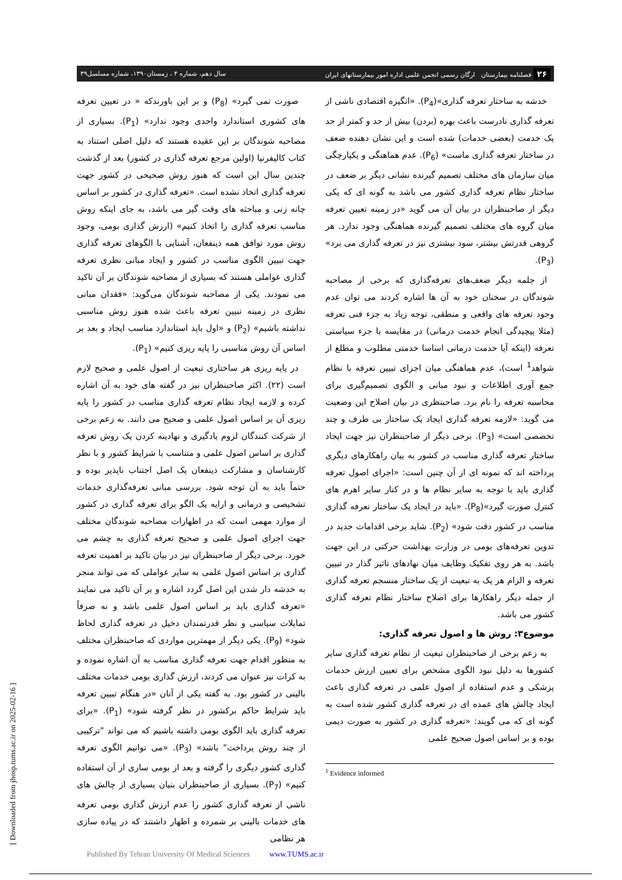۲۶ فصلنامه بیمارستان ارگان رسمی انجمن علمی اداره امور بیمارستانهای ایران سال دهم، شماره ۴ ، زمستان۱۳۹۰، شماره مسلسل۳۹
خدشه به ساختار تعرفه گذاری»(P<sub>4</sub>). «انگیزه اقتصادی ناشی از تعرفه گذاری نادرست باعث بهره (بردن) بیش از حد و کمتر از حد یک خدمت (بعضی خدمات) شده است و این نشان دهنده ضعف در ساختار تعرفه گذاری ماست» (P<sub>6</sub>). عدم هماهنگی و یکپارچگی میان سازمان های مختلف تصمیم گیرنده نشانی دیگر بر ضعف در ساختار نظام تعرفه گذاری کشور می باشد به گونه ای که یکی دیگر از صاحبنظران در بیان آن می گوید «در زمینه تعیین تعرفه میان گروه های مختلف تصمیم گیرنده هماهنگی وجود ندارد. هر گروهی قدرتش بیشتر، سود بیشتری نیز در تعرفه گذاری می برد» (P<sub>3</sub>).
از جلمه دیگر ضعف‌های تعرفه‌گذاری که برخی از مصاحبه شوندگان در سخنان خود به آن ها اشاره کردند می توان عدم وجود تعرفه های واقعی و منطقی، توجه زیاد به جزء فنی تعرفه (مثلا پیچیدگی انجام خدمت درمانی) در مقایسه با جزء سیاستی تعرفه (اینکه آیا خدمت درمانی اساسا خدمتی مطلوب و مطلع از شواهد<sup>1</sup> است)، عدم هماهنگی میان اجزای تبیین تعرفه با نظام جمع آوری اطلاعات و نبود مبانی و الگوی تصمیم‌گیری برای محاسبه تعرفه را نام برد. صاحبنظری در بیان اصلاح این وضعیت می گوید: «لازمه تعرفه گذاری ایجاد یک ساختار بی طرف و چند تخصصی است» (P<sub>3</sub>). برخی دیگر از صاحبنظران نیز جهت ایجاد ساختار تعرفه گذاری مناسب در کشور به بیان راهکارهای دیگری پرداخته اند که نمونه ای از آن چنین است: «اجرای اصول تعرفه گذاری باید با توجه به سایر نظام ها و در کنار سایر اهرم های کنترل صورت گیرد»(P<sub>8</sub>). «باید در ایجاد یک ساختار تعرفه گذاری مناسب در کشور دقت شود» (P<sub>2</sub>). شاید برخی اقدامات جدید در تدوین تعرفه‌های بومی در وزارت بهداشت حرکتی در این جهت باشد. به هر روی تفکیک وظایف میان نهادهای تاثیر گذار در تبیین تعرفه و الزام هر یک به تبعیت از یک ساختار منسجم تعرفه گذاری از جمله دیگر راهکارها برای اصلاح ساختار نظام تعرفه گذاری کشور می باشد.
موضوع۳: روش ها و اصول تعرفه گذاری:
به زعم برخی از صاحبنظران تبعیت از نظام تعرفه گذاری سایر کشورها به دلیل نبود الگوی مشخص برای تعیین ارزش خدمات پزشکی و عدم استفاده از اصول علمی در تعرفه گذاری باعث ایجاد چالش های عمده ای در تعرفه گذاری کشور شده است به گونه ای که می گویند: «تعرفه گذاری در کشور به صورت دیمی بوده و بر اساس اصول صحیح علمی
<sup>1</sup> Evidence informed
صورت نمی گیرد» (P<sub>8</sub>) و بر این باورندکه « در تعیین تعرفه های کشوری استاندارد واحدی وجود ندارد» (P<sub>1</sub>). بسیاری از مصاحبه شوندگان بر این عقیده هستند که دلیل اصلی استناد به کتاب کالیفرنیا (اولین مرجع تعرفه گذاری در کشور) بعد از گذشت چندین سال این است که هنوز روش صحیحی در کشور جهت تعرفه گذاری اتخاذ نشده است. «تعرفه گذاری در کشور بر اساس چانه زنی و مباحثه های وقت گیر می باشد، به جای اینکه روش مناسب تعرفه گذاری را اتخاذ کنیم» (ارزش گذاری بومی، وجود روش مورد توافق همه ذینفعان، آشنایی با الگوهای تعرفه گذاری جهت تبیین الگوی مناسب در کشور و ایجاد مبانی نظری تعرفه گذاری عواملی هستند که بسیاری از مصاحبه شوندگان بر آن تاکید می نمودند. یکی از مصاحبه شوندگان می‌گوید: «فقدان مبانی نظری در زمینه تبیین تعرفه باعث شده هنوز روش مناسبی نداشته باشیم» (P<sub>2</sub>) و «اول باید استاندارد مناسب ایجاد و بعد بر اساس آن روش مناسبی را پایه ریزی کنیم» (P<sub>1</sub>).
در پایه ریزی هر ساختاری تبعیت از اصول علمی و صحیح لازم است (۲۲). اکثر صاحبنظران نیز در گفته های خود به آن اشاره کرده و لازمه ایجاد نظام تعرفه گذاری مناسب در کشور را پایه ریزی آن بر اساس اصول علمی و صحیح می دانند. به زعم برخی از شرکت کنندگان لزوم یادگیری و نهادینه کردن یک روش تعرفه گذاری بر اساس اصول علمی و متناسب با شرایط کشور و با نظر کارشناسان و مشارکت ذینفعان یک اصل اجتناب ناپذیر بوده و حتماً باید به آن توجه شود. بررسی مبانی تعرفه‌گذاری خدمات تشخیصی و درمانی و ارایه یک الگو برای تعرفه گذاری در کشور از موارد مهمی است که در اظهارات مصاحبه شوندگان مختلف جهت اجرای اصول علمی و صحیح تعرفه گذاری به چشم می خورد. برخی دیگر از صاحبنظران نیز در بیان تاکید بر اهمیت تعرفه گذاری بر اساس اصول علمی به سایر عواملی که می تواند منجر به خدشه دار شدن این اصل گردد اشاره و بر آن تاکید می نمایند «تعرفه گذاری باید بر اساس اصول علمی باشد و نه صرفاً تمایلات سیاسی و نظر قدرتمندان دخیل در تعرفه گذاری لحاظ شود» (P<sub>9</sub>). یکی دیگر از مهمترین مواردی که صاحبنظران مختلف به منظور اقدام جهت تعرفه گذاری مناسب به آن اشاره نموده و به کرات نیز عنوان می کردند، ارزش گذاری بومی خدمات مختلف بالینی در کشور بود. به گفته یکی از آنان «در هنگام تبیین تعرفه باید شرایط حاکم برکشور در نظر گرفته شود» (P<sub>1</sub>). «برای تعرفه گذاری باید الگوی بومی داشته باشیم که می تواند "ترکیبی از چند روش پرداخت" باشد» (P<sub>3</sub>). «می توانیم الگوی تعرفه گذاری کشور دیگری را گرفته و بعد از بومی سازی از آن استفاده کنیم» (P<sub>7</sub>). بسیاری از صاحبنظران بنیان بسیاری از چالش های ناشی از تعرفه گذاری کشور را عدم ارزش گذاری بومی تعرفه های خدمات بالینی بر شمرده و اظهار داشتند که در پیاده سازی هر نظامی
[ Downloaded from jhosp.tums.ac.ir on 2025-02-16 ]
Published By Tehran University Of Medical Sciences www.TUMS.ac.ir